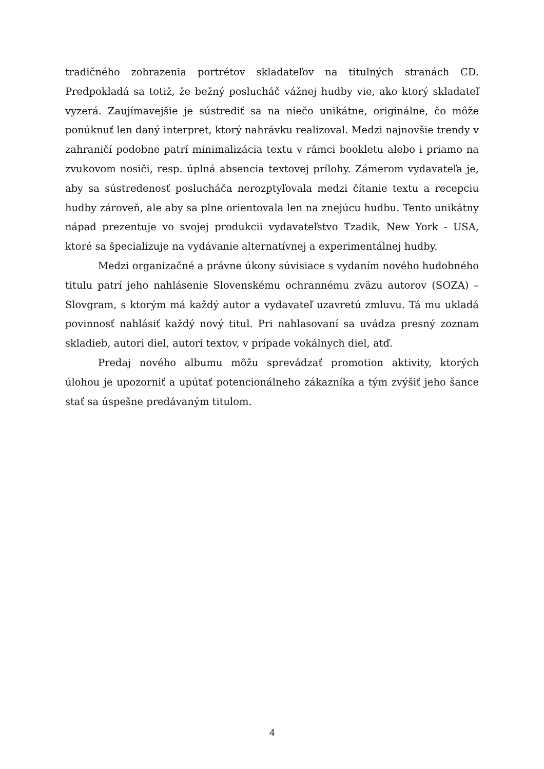tradičného zobrazenia portrétov skladateľov na titulných stranách CD. Predpokladá sa totiž, že bežný poslucháč vážnej hudby vie, ako ktorý skladateľ vyzerá. Zaujímavejšie je sústrediť sa na niečo unikátne, originálne, čo môže ponúknuť len daný interpret, ktorý nahrávku realizoval. Medzi najnovšie trendy v zahraničí podobne patrí minimalizácia textu v rámci bookletu alebo i priamo na zvukovom nosiči, resp. úplná absencia textovej prílohy. Zámerom vydavateľa je, aby sa sústredenosť poslucháča nerozptyľovala medzi čítanie textu a recepciu hudby zároveň, ale aby sa plne orientovala len na znejúcu hudbu. Tento unikátny nápad prezentuje vo svojej produkcii vydavateľstvo Tzadik, New York - USA, ktoré sa špecializuje na vydávanie alternatívnej a experimentálnej hudby.
Medzi organizačné a právne úkony súvisiace s vydaním nového hudobného titulu patrí jeho nahlásenie Slovenskému ochrannému zväzu autorov (SOZA) – Slovgram, s ktorým má každý autor a vydavateľ uzavretú zmluvu. Tá mu ukladá povinnosť nahlásiť každý nový titul. Pri nahlasovaní sa uvádza presný zoznam skladieb, autori diel, autori textov, v prípade vokálnych diel, atď.
Predaj nového albumu môžu sprevádzať promotion aktivity, ktorých úlohou je upozorniť a upútať potencionálneho zákazníka a tým zvýšiť jeho šance stať sa úspešne predávaným titulom.
4